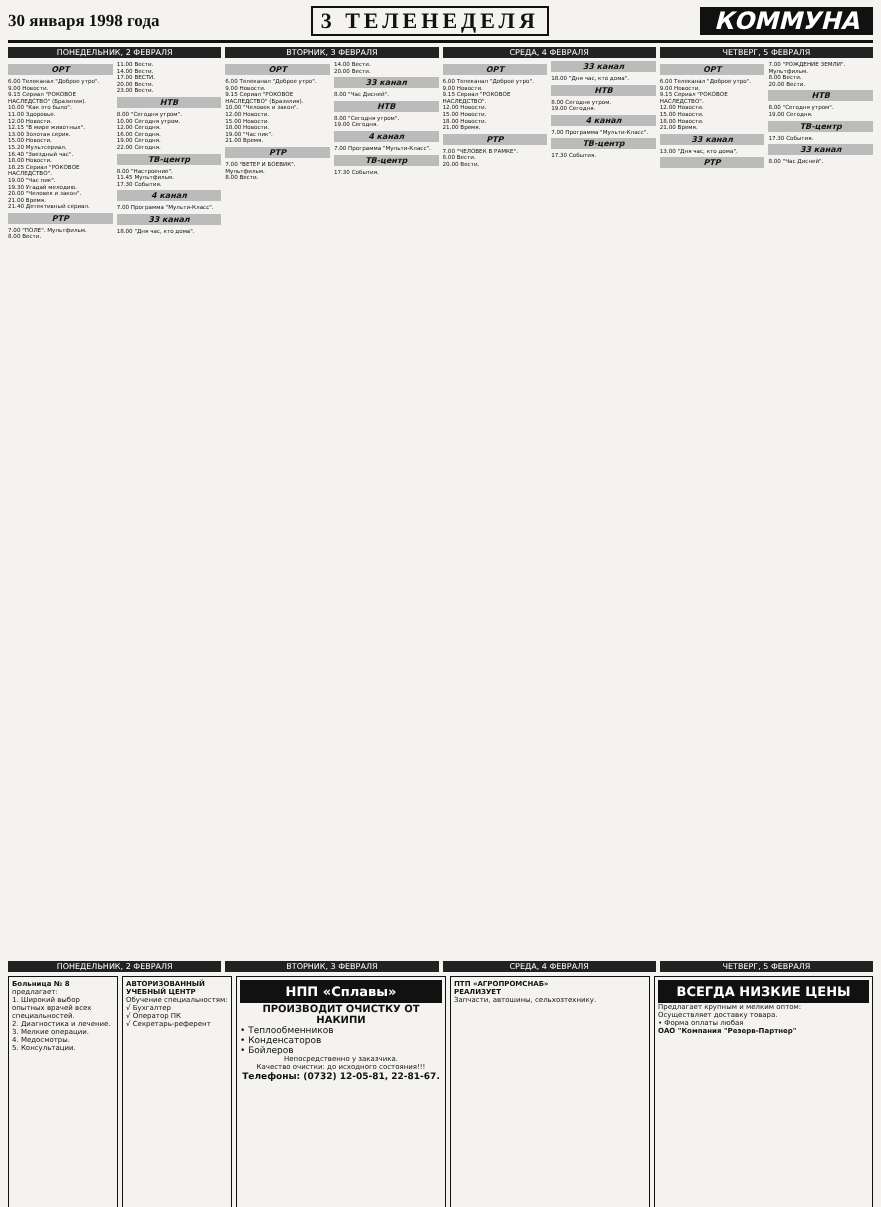30 января 1998 года 3 ТЕЛЕНЕДЕЛЯ КОММУНА
ПОНЕДЕЛЬНИК, 2 ФЕВРАЛЯ
ОРТ
6.00 Телеканал "Доброе утро".
9.00 Новости.
9.15 Сериал "РОКОВОЕ НАСЛЕДСТВО" (Бразилия).
10.00 "Как это было".
11.00 Здоровье.
12.00 Новости.
12.15 "В мире животных".
13.00 Золотая серия.
15.00 Новости.
15.20 Мультсериал.
16.40 "Звездный час".
18.00 Новости.
18.25 Сериал "РОКОВОЕ НАСЛЕДСТВО".
19.00 "Час пик".
19.30 Угадай мелодию.
20.00 "Человек и закон".
21.00 Время.
21.40 Детективный сериал.
РТР
7.00 "ПОЛЕ". Мультфильм.
8.00 Вести.
11.00 Вести.
14.00 Вести.
17.00 ВЕСТИ.
20.00 Вести.
23.00 Вести.
НТВ
8.00 "Сегодня утром".
10.00 Сегодня утром.
12.00 Сегодня.
16.00 Сегодня.
19.00 Сегодня.
22.00 Сегодня.
ТВ-центр
8.00 "Настроение".
11.45 Мультфильм.
17.30 События.
4 канал
7.00 Программа "Мульти-Класс".
33 канал
18.00 "Дня час, кто дома".
ВТОРНИК, 3 ФЕВРАЛЯ
ОРТ
6.00 Телеканал "Доброе утро".
9.00 Новости.
9.15 Сериал "РОКОВОЕ НАСЛЕДСТВО" (Бразилия).
10.00 "Человек и закон".
12.00 Новости.
15.00 Новости.
18.00 Новости.
19.00 "Час пик".
21.00 Время.
РТР
7.00 "ВЕТЕР И БОЕВИК". Мультфильм.
8.00 Вести.
14.00 Вести.
20.00 Вести.
33 канал
8.00 "Час Дисней".
НТВ
8.00 "Сегодня утром".
19.00 Сегодня.
4 канал
7.00 Программа "Мульти-Класс".
ТВ-центр
17.30 События.
СРЕДА, 4 ФЕВРАЛЯ
ОРТ
6.00 Телеканал "Доброе утро".
9.00 Новости.
9.15 Сериал "РОКОВОЕ НАСЛЕДСТВО".
12.00 Новости.
15.00 Новости.
18.00 Новости.
21.00 Время.
РТР
7.00 "ЧЕЛОВЕК В РАМКЕ".
8.00 Вести.
20.00 Вести.
33 канал
18.00 "Дня час, кто дома".
НТВ
8.00 Сегодня утром.
19.00 Сегодня.
4 канал
7.00 Программа "Мульти-Класс".
ТВ-центр
17.30 События.
ЧЕТВЕРГ, 5 ФЕВРАЛЯ
ОРТ
6.00 Телеканал "Доброе утро".
9.00 Новости.
9.15 Сериал "РОКОВОЕ НАСЛЕДСТВО".
12.00 Новости.
15.00 Новости.
18.00 Новости.
21.00 Время.
33 канал
13.00 "Дня час, кто дома".
РТР
7.00 "РОЖДЕНИЕ ЗЕМЛИ". Мультфильм.
8.00 Вести.
20.00 Вести.
НТВ
8.00 "Сегодня утром".
19.00 Сегодня.
ТВ-центр
17.30 События.
33 канал
8.00 "Час Дисней".
ПОНЕДЕЛЬНИК, 2 ФЕВРАЛЯ ВТОРНИК, 3 ФЕВРАЛЯ СРЕДА, 4 ФЕВРАЛЯ ЧЕТВЕРГ, 5 ФЕВРАЛЯ
Больница № 8
предлагает:
1. Широкий выбор опытных врачей всех специальностей.
2. Диагностика и лечение.
3. Мелкие операции.
4. Медосмотры.
5. Консультации.
АВТОРИЗОВАННЫЙ УЧЕБНЫЙ ЦЕНТР
Обучение специальностям:
√ Бухгалтер
√ Оператор ПК
√ Секретарь-референт
НПП «Сплавы»
ПРОИЗВОДИТ ОЧИСТКУ ОТ НАКИПИ
• Теплообменников
• Конденсаторов
• Бойлеров
Непосредственно у заказчика.
Качество очистки: до исходного состояния!!!
Телефоны: (0732) 12-05-81, 22-81-67.
ПТП «АГРОПРОМСНАБ»
РЕАЛИЗУЕТ
Запчасти, автошины, сельхозтехнику.
ВСЕГДА НИЗКИЕ ЦЕНЫ
Предлагает крупным и мелким оптом:
Осуществляет доставку товара.
• Форма оплаты любая
ОАО "Компания "Резерв-Партнер"